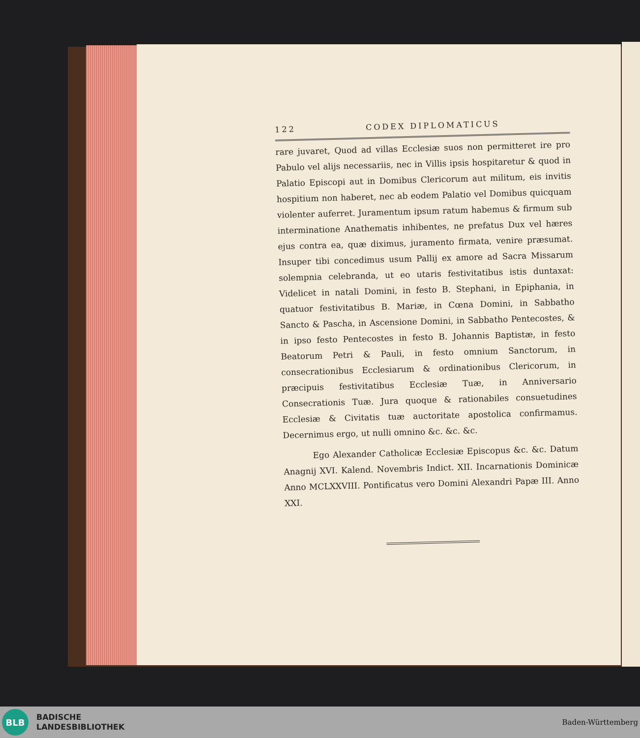122 CODEX DIPLOMATICUS
rare juvaret, Quod ad villas Ecclesiæ suos non permitteret ire pro Pabulo vel alijs necessariis, nec in Villis ipsis hospitaretur & quod in Palatio Episcopi aut in Domibus Clericorum aut militum, eis invitis hospitium non haberet, nec ab eodem Palatio vel Domibus quicquam violenter auferret. Juramentum ipsum ratum habemus & firmum sub interminatione Anathematis inhibentes, ne prefatus Dux vel hæres ejus contra ea, quæ diximus, juramento firmata, venire præsumat. Insuper tibi concedimus usum Pallij ex amore ad Sacra Missarum solempnia celebranda, ut eo utaris festivitatibus istis duntaxat: Videlicet in natali Domini, in festo B. Stephani, in Epiphania, in quatuor festivitatibus B. Mariæ, in Cœna Domini, in Sabbatho Sancto & Pascha, in Ascensione Domini, in Sabbatho Pentecostes, & in ipso festo Pentecostes in festo B. Johannis Baptistæ, in festo Beatorum Petri & Pauli, in festo omnium Sanctorum, in consecrationibus Ecclesiarum & ordinationibus Clericorum, in præcipuis festivitatibus Ecclesiæ Tuæ, in Anniversario Consecrationis Tuæ. Jura quoque & rationabiles consuetudines Ecclesiæ & Civitatis tuæ auctoritate apostolica confirmamus. Decernimus ergo, ut nulli omnino &c. &c. &c.
Ego Alexander Catholicæ Ecclesiæ Episcopus &c. &c. Datum Anagnij XVI. Kalend. Novembris Indict. XII. Incarnationis Dominicæ Anno MCLXXVIII. Pontificatus vero Domini Alexandri Papæ III. Anno XXI.
BLB
BADISCHE
LANDESBIBLIOTHEK
Baden-Württemberg